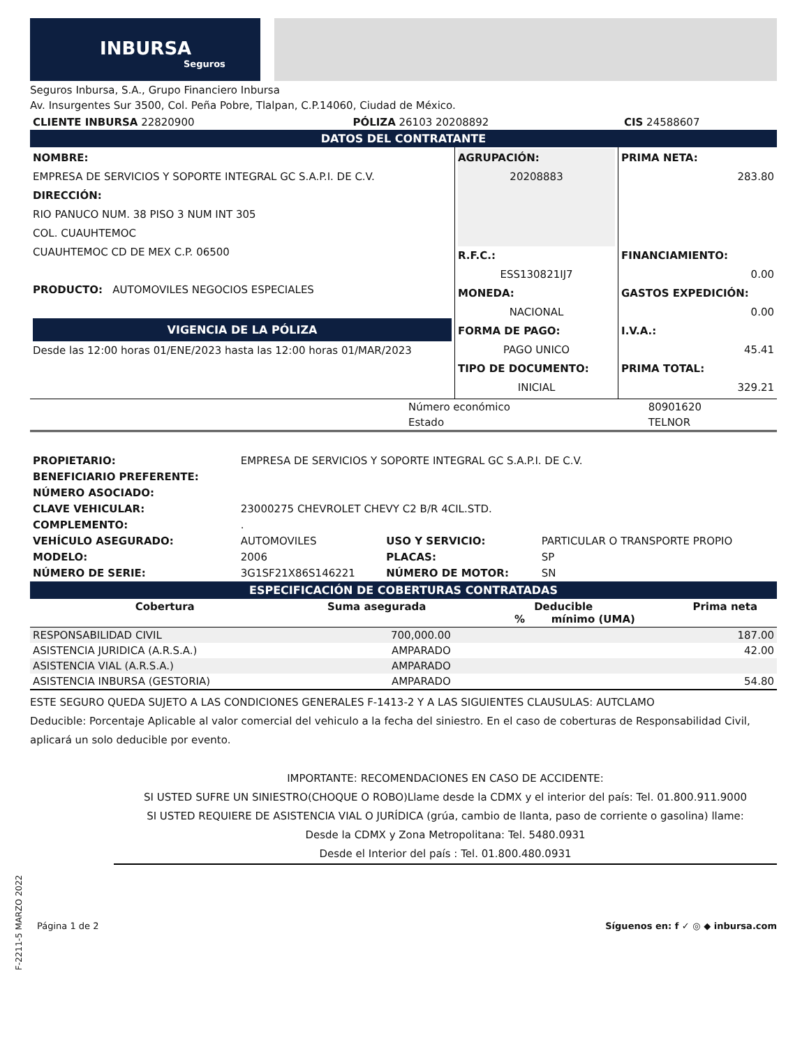INBURSA
Seguros
Seguros Inbursa, S.A., Grupo Financiero Inbursa
Av. Insurgentes Sur 3500, Col. Peña Pobre, Tlalpan, C.P.14060, Ciudad de México.
| CLIENTE INBURSA 22820900 | PÓLIZA 26103 20208892 | CIS 24588607 |
DATOS DEL CONTRATANTE
| NOMBRE: EMPRESA DE SERVICIOS Y SOPORTE INTEGRAL GC S.A.P.I. DE C.V. DIRECCIÓN: RIO PANUCO NUM. 38 PISO 3 NUM INT 305 COL. CUAUHTEMOC CUAUHTEMOC CD DE MEX C.P. 06500 PRODUCTO: AUTOMOVILES NEGOCIOS ESPECIALES VIGENCIA DE LA PÓLIZA Desde las 12:00 horas 01/ENE/2023 hasta las 12:00 horas 01/MAR/2023 | AGRUPACIÓN: 20208883 R.F.C.: ESS130821IJ7 MONEDA: NACIONAL FORMA DE PAGO: PAGO UNICO TIPO DE DOCUMENTO: INICIAL | PRIMA NETA: 283.80 FINANCIAMIENTO: 0.00 GASTOS EXPEDICIÓN: 0.00 I.V.A.: 45.41 PRIMA TOTAL: 329.21 |
| | Número económico | 80901620 |
| | Estado | TELNOR |
| PROPIETARIO: | EMPRESA DE SERVICIOS Y SOPORTE INTEGRAL GC S.A.P.I. DE C.V. | | |
| BENEFICIARIO PREFERENTE: | | | |
| NÚMERO ASOCIADO: | | | |
| CLAVE VEHICULAR: | 23000275 CHEVROLET CHEVY C2 B/R 4CIL.STD. | | |
| COMPLEMENTO: | . | | |
| VEHÍCULO ASEGURADO: | AUTOMOVILES | USO Y SERVICIO: | PARTICULAR O TRANSPORTE PROPIO |
| MODELO: | 2006 | PLACAS: | SP |
| NÚMERO DE SERIE: | 3G1SF21X86S146221 | NÚMERO DE MOTOR: | SN |
ESPECIFICACIÓN DE COBERTURAS CONTRATADAS
| Cobertura | Suma asegurada | Deducible % mínimo (UMA) | | Prima neta |
| --- | --- | --- | --- | --- |
| RESPONSABILIDAD CIVIL | 700,000.00 | | | 187.00 |
| ASISTENCIA JURIDICA (A.R.S.A.) | AMPARADO | | | 42.00 |
| ASISTENCIA VIAL (A.R.S.A.) | AMPARADO | | | |
| ASISTENCIA INBURSA (GESTORIA) | AMPARADO | | | 54.80 |
ESTE SEGURO QUEDA SUJETO A LAS CONDICIONES GENERALES F-1413-2 Y A LAS SIGUIENTES CLAUSULAS: AUTCLAMO
Deducible: Porcentaje Aplicable al valor comercial del vehiculo a la fecha del siniestro. En el caso de coberturas de Responsabilidad Civil, aplicará un solo deducible por evento.
IMPORTANTE: RECOMENDACIONES EN CASO DE ACCIDENTE:
SI USTED SUFRE UN SINIESTRO(CHOQUE O ROBO)Llame desde la CDMX y el interior del país: Tel. 01.800.911.9000
SI USTED REQUIERE DE ASISTENCIA VIAL O JURÍDICA (grúa, cambio de llanta, paso de corriente o gasolina) llame:
Desde la CDMX y Zona Metropolitana: Tel. 5480.0931
Desde el Interior del país : Tel. 01.800.480.0931
Página 1 de 2 Síguenos en: f ✓ ◎ ◆ inbursa.com
F-2211-5 MARZO 2022